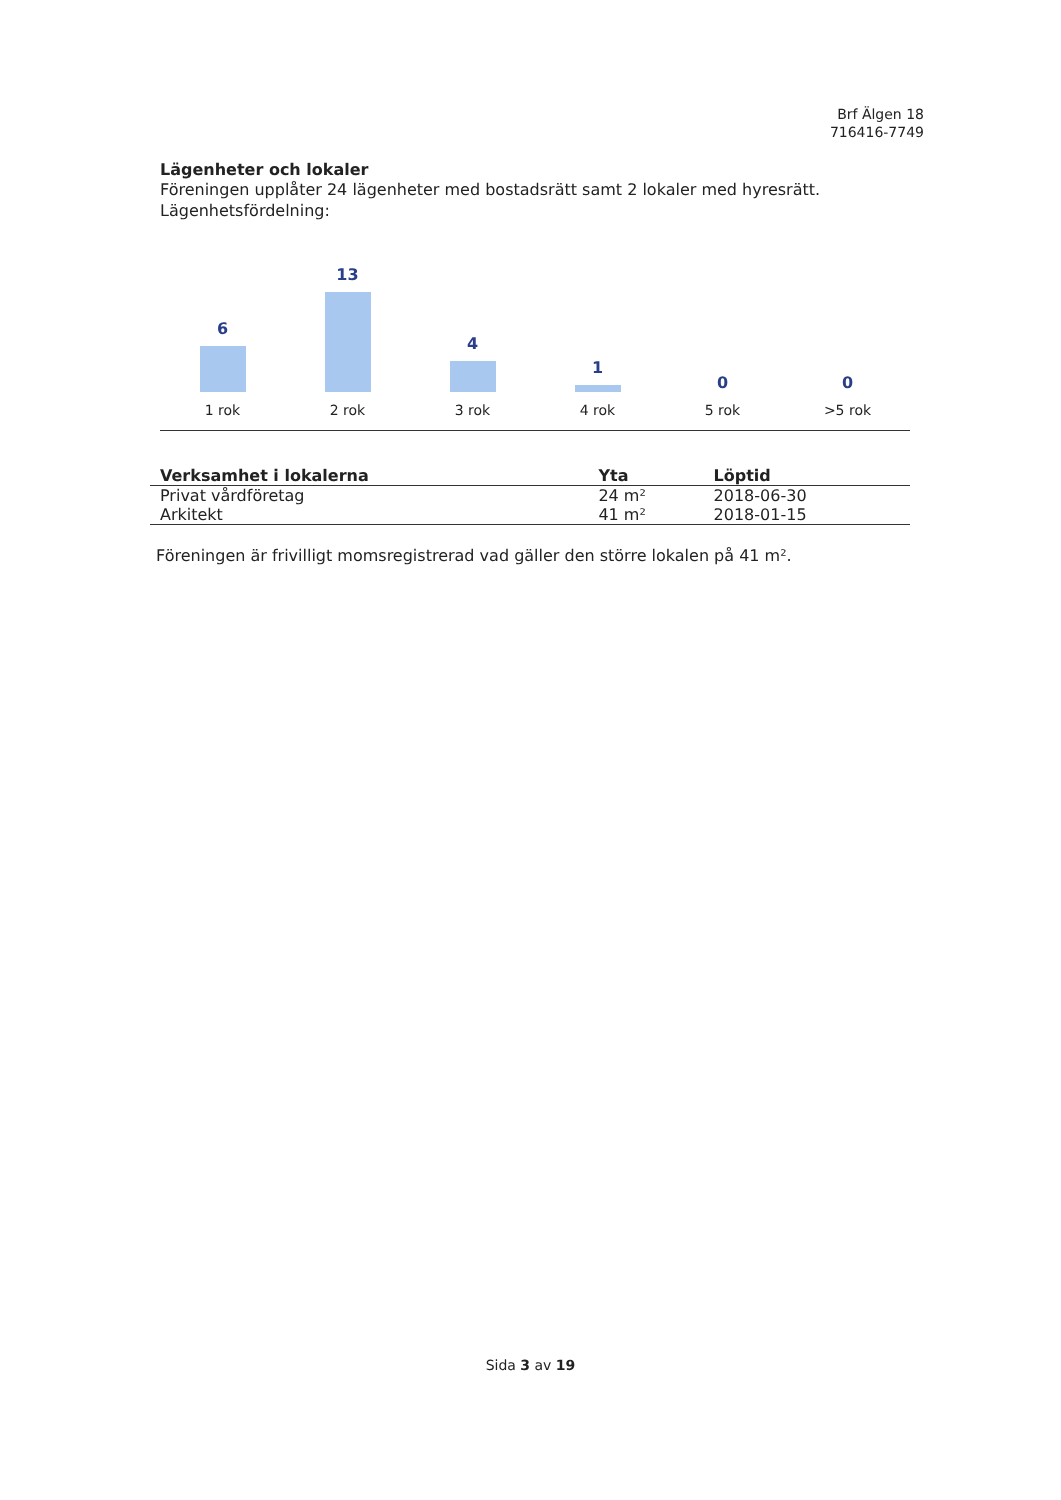Brf Älgen 18
716416-7749
Lägenheter och lokaler
Föreningen upplåter 24 lägenheter med bostadsrätt samt 2 lokaler med hyresrätt.
Lägenhetsfördelning:
6
1 rok
13
2 rok
4
3 rok
1
4 rok
0
5 rok
0
>5 rok
| Verksamhet i lokalerna | Yta | Löptid |
| --- | --- | --- |
| Privat vårdföretag | 24 m² | 2018-06-30 |
| Arkitekt | 41 m² | 2018-01-15 |
Föreningen är frivilligt momsregistrerad vad gäller den större lokalen på 41 m².
Sida 3 av 19